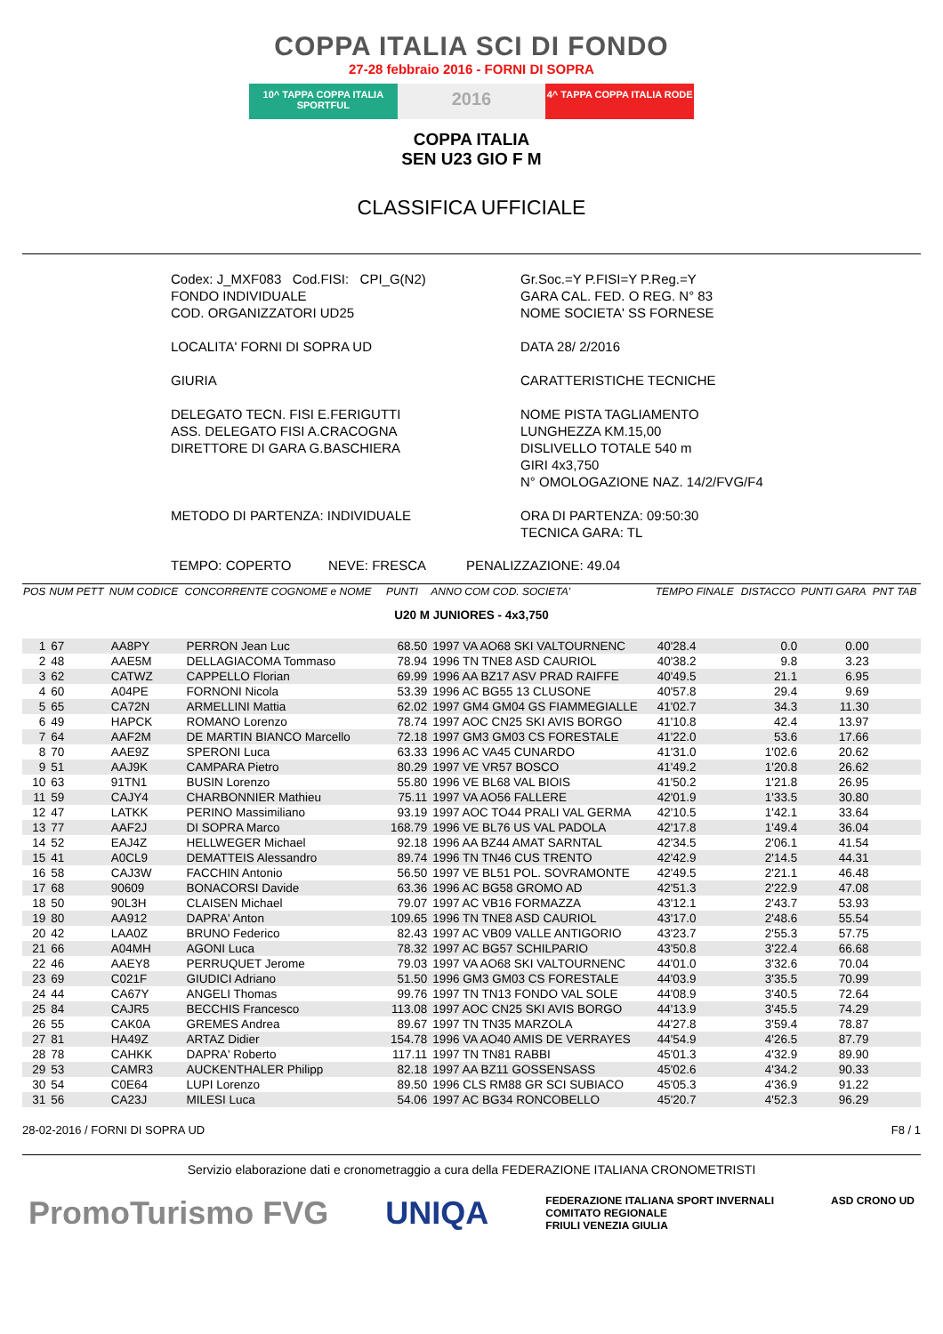COPPA ITALIA SCI DI FONDO
27-28 febbraio 2016 - FORNI DI SOPRA
10^ TAPPA COPPA ITALIA SPORTFUL
2016
4^ TAPPA COPPA ITALIA RODE
COPPA ITALIA
SEN U23 GIO F M
CLASSIFICA UFFICIALE
Codex: J_MXF083 Cod.FISI: CPI_G(N2)
FONDO INDIVIDUALE
COD. ORGANIZZATORI UD25
LOCALITA' FORNI DI SOPRA UD
GIURIA
DELEGATO TECN. FISI E.FERIGUTTI
ASS. DELEGATO FISI A.CRACOGNA
DIRETTORE DI GARA G.BASCHIERA
METODO DI PARTENZA: INDIVIDUALE
Gr.Soc.=Y P.FISI=Y P.Reg.=Y
GARA CAL. FED. O REG. N° 83
NOME SOCIETA' SS FORNESE
DATA 28/ 2/2016
CARATTERISTICHE TECNICHE
NOME PISTA TAGLIAMENTO
LUNGHEZZA KM.15,00
DISLIVELLO TOTALE 540 m
GIRI 4x3,750
N° OMOLOGAZIONE NAZ. 14/2/FVG/F4
ORA DI PARTENZA: 09:50:30
TECNICA GARA: TL
TEMPO: COPERTO NEVE: FRESCA PENALIZZAZIONE: 49.04
| POS | NUM PETT | NUM CODICE | CONCORRENTE COGNOME e NOME | PUNTI | ANNO COM COD. SOCIETA' | TEMPO FINALE | DISTACCO | PUNTI GARA | PNT TAB |
| --- | --- | --- | --- | --- | --- | --- | --- | --- | --- |
| U20 M JUNIORES - 4x3,750 | | | | | | | | | |
| 1 | 67 | AA8PY | PERRON Jean Luc | 68.50 | 1997 VA AO68 SKI VALTOURNENC | 40'28.4 | 0.0 | 0.00 | |
| 2 | 48 | AAE5M | DELLAGIACOMA Tommaso | 78.94 | 1996 TN TNE8 ASD CAURIOL | 40'38.2 | 9.8 | 3.23 | |
| 3 | 62 | CATWZ | CAPPELLO Florian | 69.99 | 1996 AA BZ17 ASV PRAD RAIFFE | 40'49.5 | 21.1 | 6.95 | |
| 4 | 60 | A04PE | FORNONI Nicola | 53.39 | 1996 AC BG55 13 CLUSONE | 40'57.8 | 29.4 | 9.69 | |
| 5 | 65 | CA72N | ARMELLINI Mattia | 62.02 | 1997 GM4 GM04 GS FIAMMEGIALLE | 41'02.7 | 34.3 | 11.30 | |
| 6 | 49 | HAPCK | ROMANO Lorenzo | 78.74 | 1997 AOC CN25 SKI AVIS BORGO | 41'10.8 | 42.4 | 13.97 | |
| 7 | 64 | AAF2M | DE MARTIN BIANCO Marcello | 72.18 | 1997 GM3 GM03 CS FORESTALE | 41'22.0 | 53.6 | 17.66 | |
| 8 | 70 | AAE9Z | SPERONI Luca | 63.33 | 1996 AC VA45 CUNARDO | 41'31.0 | 1'02.6 | 20.62 | |
| 9 | 51 | AAJ9K | CAMPARA Pietro | 80.29 | 1997 VE VR57 BOSCO | 41'49.2 | 1'20.8 | 26.62 | |
| 10 | 63 | 91TN1 | BUSIN Lorenzo | 55.80 | 1996 VE BL68 VAL BIOIS | 41'50.2 | 1'21.8 | 26.95 | |
| 11 | 59 | CAJY4 | CHARBONNIER Mathieu | 75.11 | 1997 VA AO56 FALLERE | 42'01.9 | 1'33.5 | 30.80 | |
| 12 | 47 | LATKK | PERINO Massimiliano | 93.19 | 1997 AOC TO44 PRALI VAL GERMA | 42'10.5 | 1'42.1 | 33.64 | |
| 13 | 77 | AAF2J | DI SOPRA Marco | 168.79 | 1996 VE BL76 US VAL PADOLA | 42'17.8 | 1'49.4 | 36.04 | |
| 14 | 52 | EAJ4Z | HELLWEGER Michael | 92.18 | 1996 AA BZ44 AMAT SARNTAL | 42'34.5 | 2'06.1 | 41.54 | |
| 15 | 41 | A0CL9 | DEMATTEIS Alessandro | 89.74 | 1996 TN TN46 CUS TRENTO | 42'42.9 | 2'14.5 | 44.31 | |
| 16 | 58 | CAJ3W | FACCHIN Antonio | 56.50 | 1997 VE BL51 POL. SOVRAMONTE | 42'49.5 | 2'21.1 | 46.48 | |
| 17 | 68 | 90609 | BONACORSI Davide | 63.36 | 1996 AC BG58 GROMO AD | 42'51.3 | 2'22.9 | 47.08 | |
| 18 | 50 | 90L3H | CLAISEN Michael | 79.07 | 1997 AC VB16 FORMAZZA | 43'12.1 | 2'43.7 | 53.93 | |
| 19 | 80 | AA912 | DAPRA' Anton | 109.65 | 1996 TN TNE8 ASD CAURIOL | 43'17.0 | 2'48.6 | 55.54 | |
| 20 | 42 | LAA0Z | BRUNO Federico | 82.43 | 1997 AC VB09 VALLE ANTIGORIO | 43'23.7 | 2'55.3 | 57.75 | |
| 21 | 66 | A04MH | AGONI Luca | 78.32 | 1997 AC BG57 SCHILPARIO | 43'50.8 | 3'22.4 | 66.68 | |
| 22 | 46 | AAEY8 | PERRUQUET Jerome | 79.03 | 1997 VA AO68 SKI VALTOURNENC | 44'01.0 | 3'32.6 | 70.04 | |
| 23 | 69 | C021F | GIUDICI Adriano | 51.50 | 1996 GM3 GM03 CS FORESTALE | 44'03.9 | 3'35.5 | 70.99 | |
| 24 | 44 | CA67Y | ANGELI Thomas | 99.76 | 1997 TN TN13 FONDO VAL SOLE | 44'08.9 | 3'40.5 | 72.64 | |
| 25 | 84 | CAJR5 | BECCHIS Francesco | 113.08 | 1997 AOC CN25 SKI AVIS BORGO | 44'13.9 | 3'45.5 | 74.29 | |
| 26 | 55 | CAK0A | GREMES Andrea | 89.67 | 1997 TN TN35 MARZOLA | 44'27.8 | 3'59.4 | 78.87 | |
| 27 | 81 | HA49Z | ARTAZ Didier | 154.78 | 1996 VA AO40 AMIS DE VERRAYES | 44'54.9 | 4'26.5 | 87.79 | |
| 28 | 78 | CAHKK | DAPRA' Roberto | 117.11 | 1997 TN TN81 RABBI | 45'01.3 | 4'32.9 | 89.90 | |
| 29 | 53 | CAMR3 | AUCKENTHALER Philipp | 82.18 | 1997 AA BZ11 GOSSENSASS | 45'02.6 | 4'34.2 | 90.33 | |
| 30 | 54 | C0E64 | LUPI Lorenzo | 89.50 | 1996 CLS RM88 GR SCI SUBIACO | 45'05.3 | 4'36.9 | 91.22 | |
| 31 | 56 | CA23J | MILESI Luca | 54.06 | 1997 AC BG34 RONCOBELLO | 45'20.7 | 4'52.3 | 96.29 | |
28-02-2016 / FORNI DI SOPRA UD F8 / 1
Servizio elaborazione dati e cronometraggio a cura della FEDERAZIONE ITALIANA CRONOMETRISTI
PromoTurismo FVG UNIQA FEDERAZIONE ITALIANA SPORT INVERNALI
COMITATO REGIONALE
FRIULI VENEZIA GIULIA ASD CRONO UD